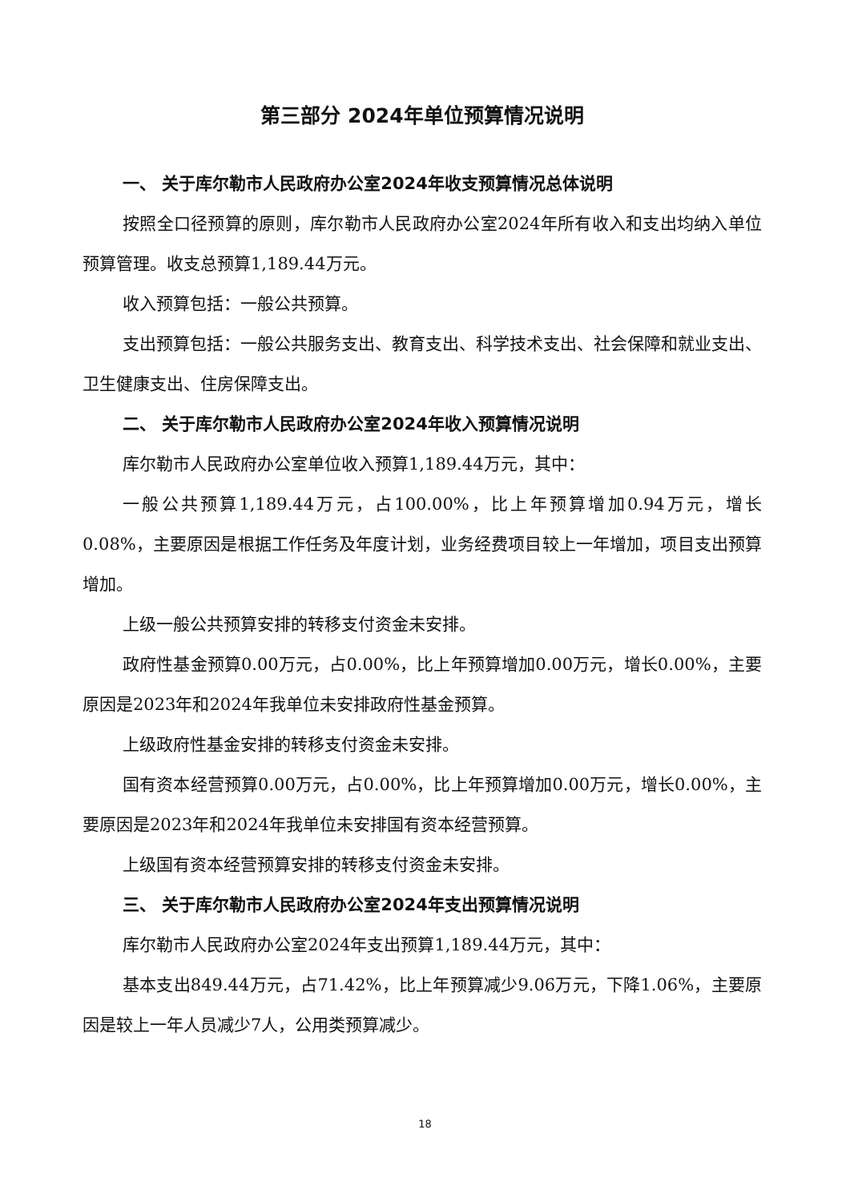第三部分 2024年单位预算情况说明
一、 关于库尔勒市人民政府办公室2024年收支预算情况总体说明
按照全口径预算的原则，库尔勒市人民政府办公室2024年所有收入和支出均纳入单位预算管理。收支总预算1,189.44万元。
收入预算包括：一般公共预算。
支出预算包括：一般公共服务支出、教育支出、科学技术支出、社会保障和就业支出、卫生健康支出、住房保障支出。
二、 关于库尔勒市人民政府办公室2024年收入预算情况说明
库尔勒市人民政府办公室单位收入预算1,189.44万元，其中：
一般公共预算1,189.44万元，占100.00%，比上年预算增加0.94万元，增长0.08%，主要原因是根据工作任务及年度计划，业务经费项目较上一年增加，项目支出预算增加。
上级一般公共预算安排的转移支付资金未安排。
政府性基金预算0.00万元，占0.00%，比上年预算增加0.00万元，增长0.00%，主要原因是2023年和2024年我单位未安排政府性基金预算。
上级政府性基金安排的转移支付资金未安排。
国有资本经营预算0.00万元，占0.00%，比上年预算增加0.00万元，增长0.00%，主要原因是2023年和2024年我单位未安排国有资本经营预算。
上级国有资本经营预算安排的转移支付资金未安排。
三、 关于库尔勒市人民政府办公室2024年支出预算情况说明
库尔勒市人民政府办公室2024年支出预算1,189.44万元，其中：
基本支出849.44万元，占71.42%，比上年预算减少9.06万元，下降1.06%，主要原因是较上一年人员减少7人，公用类预算减少。
18